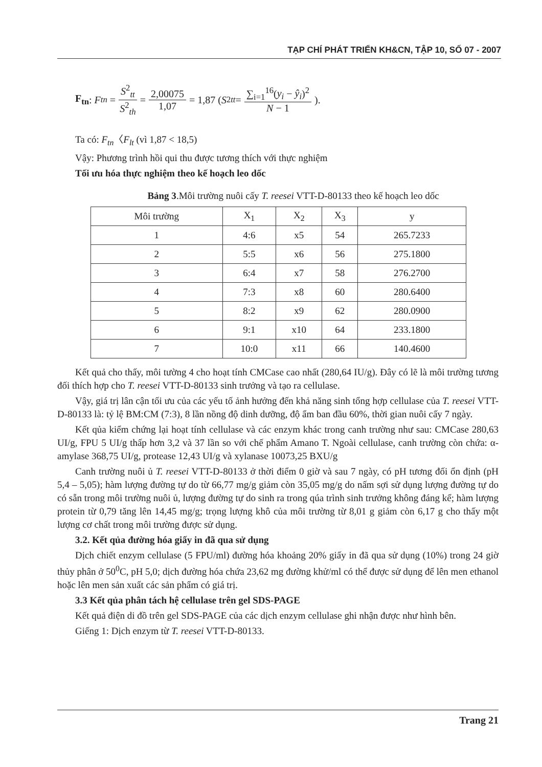TẠP CHÍ PHÁT TRIỂN KH&CN, TẬP 10, SỐ 07 - 2007
F<sub>tn</sub>: F<sub>tn</sub> = S<sup>2</sup><sub>tt</sub> S<sup>2</sup><sub>th</sub> = 2,00075 1,07 = 1,87 (S<sup>2</sup><sub>tt</sub> = ∑<sub>i=1</sub><sup>16</sup>(y<sub>i</sub> − ŷ<sub>i</sub>)<sup>2</sup> N − 1).
Ta có: F<sub>tn</sub>〈F<sub>lt</sub> (vì 1,87 < 18,5)
Vậy: Phương trình hồi qui thu được tương thích với thực nghiệm
Tối ưu hóa thực nghiệm theo kế hoạch leo dốc
Bảng 3.Môi trường nuôi cấy T. reesei VTT-D-80133 theo kế hoạch leo dốc
| Môi trường | X<sub>1</sub> | X<sub>2</sub> | X<sub>3</sub> | y |
| --- | --- | --- | --- | --- |
| 1 | 4:6 | x5 | 54 | 265.7233 |
| 2 | 5:5 | x6 | 56 | 275.1800 |
| 3 | 6:4 | x7 | 58 | 276.2700 |
| 4 | 7:3 | x8 | 60 | 280.6400 |
| 5 | 8:2 | x9 | 62 | 280.0900 |
| 6 | 9:1 | x10 | 64 | 233.1800 |
| 7 | 10:0 | x11 | 66 | 140.4600 |
Kết quả cho thấy, môi tường 4 cho hoạt tính CMCase cao nhất (280,64 IU/g). Đây có lẽ là môi trường tương đối thích hợp cho T. reesei VTT-D-80133 sinh trưởng và tạo ra cellulase.
Vậy, giá trị lân cận tối ưu của các yếu tố ảnh hưởng đến khả năng sinh tổng hợp cellulase của T. reesei VTT-D-80133 là: tỷ lệ BM:CM (7:3), 8 lần nồng độ dinh dưỡng, độ ẩm ban đầu 60%, thời gian nuôi cấy 7 ngày.
Kết qủa kiểm chứng lại hoạt tính cellulase và các enzym khác trong canh trường như sau: CMCase 280,63 UI/g, FPU 5 UI/g thấp hơn 3,2 và 37 lần so với chế phẩm Amano T. Ngoài cellulase, canh trường còn chứa: α-amylase 368,75 UI/g, protease 12,43 UI/g và xylanase 10073,25 BXU/g
Canh trường nuôi ủ T. reesei VTT-D-80133 ở thời điểm 0 giờ và sau 7 ngày, có pH tương đối ổn định (pH 5,4 – 5,05); hàm lượng đường tự do từ 66,77 mg/g giảm còn 35,05 mg/g do nấm sợi sử dụng lượng đường tự do có sẵn trong môi trường nuôi ủ, lượng đường tự do sinh ra trong qúa trình sinh trưởng không đáng kể; hàm lượng protein từ 0,79 tăng lên 14,45 mg/g; trọng lượng khô của môi trường từ 8,01 g giảm còn 6,17 g cho thấy một lượng cơ chất trong môi trường được sử dụng.
3.2. Kết qủa đường hóa giấy in đã qua sử dụng
Dịch chiết enzym cellulase (5 FPU/ml) đường hóa khoảng 20% giấy in đã qua sử dụng (10%) trong 24 giờ thủy phân ở 50<sup>0</sup>C, pH 5,0; dịch đường hóa chứa 23,62 mg đường khử/ml có thể được sử dụng để lên men ethanol hoặc lên men sản xuất các sản phẩm có giá trị.
3.3 Kết qủa phân tách hệ cellulase trên gel SDS-PAGE
Kết quả điện di đồ trên gel SDS-PAGE của các dịch enzym cellulase ghi nhận được như hình bên.
Giếng 1: Dịch enzym từ T. reesei VTT-D-80133.
Trang 21